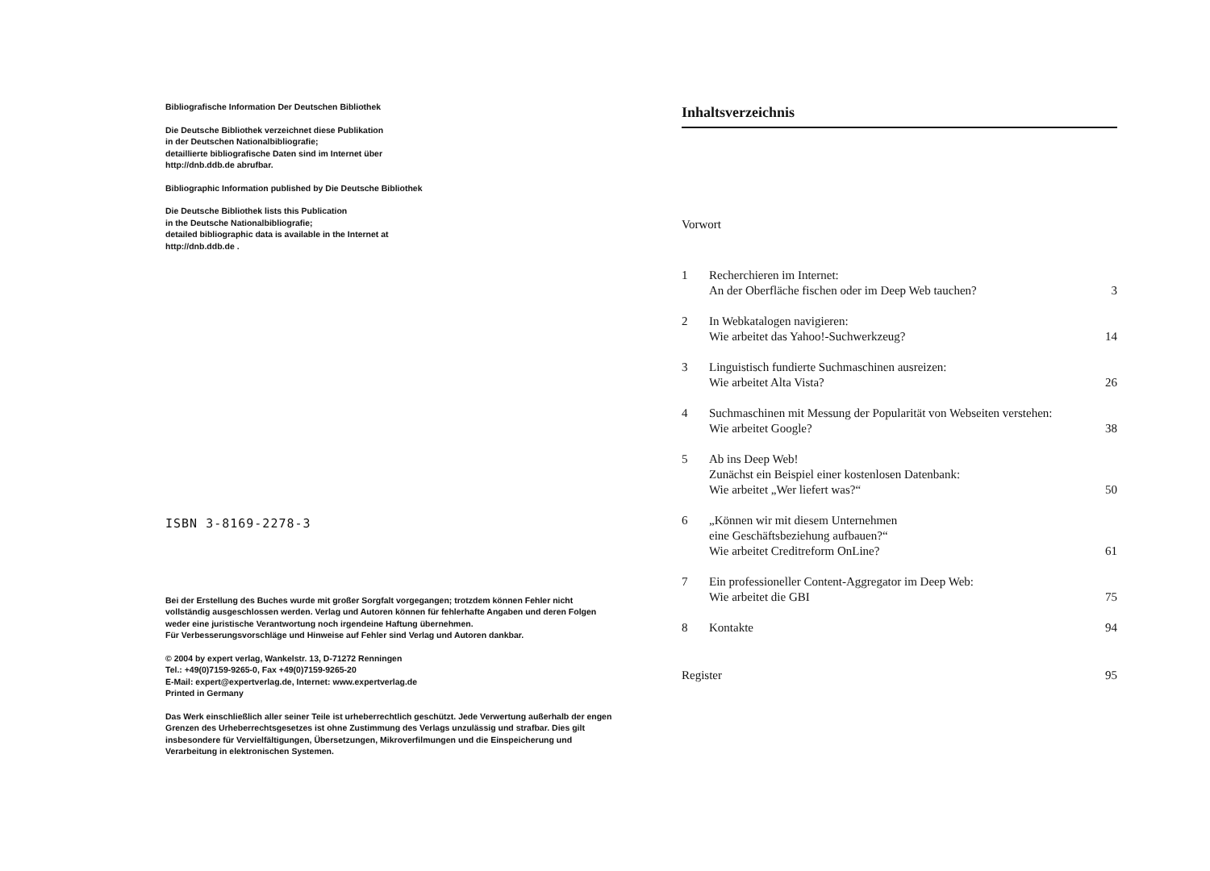Bibliografische Information Der Deutschen Bibliothek
Die Deutsche Bibliothek verzeichnet diese Publikation
in der Deutschen Nationalbibliografie;
detaillierte bibliografische Daten sind im Internet über
http://dnb.ddb.de abrufbar.
Bibliographic Information published by Die Deutsche Bibliothek
Die Deutsche Bibliothek lists this Publication
in the Deutsche Nationalbibliografie;
detailed bibliographic data is available in the Internet at
http://dnb.ddb.de .
ISBN 3-8169-2278-3
Bei der Erstellung des Buches wurde mit großer Sorgfalt vorgegangen; trotzdem können Fehler nicht vollständig ausgeschlossen werden. Verlag und Autoren können für fehlerhafte Angaben und deren Folgen weder eine juristische Verantwortung noch irgendeine Haftung übernehmen.
Für Verbesserungsvorschläge und Hinweise auf Fehler sind Verlag und Autoren dankbar.
© 2004 by expert verlag, Wankelstr. 13, D-71272 Renningen
Tel.: +49(0)7159-9265-0, Fax +49(0)7159-9265-20
E-Mail: expert@expertverlag.de, Internet: www.expertverlag.de
Printed in Germany
Das Werk einschließlich aller seiner Teile ist urheberrechtlich geschützt. Jede Verwertung außerhalb der engen Grenzen des Urheberrechtsgesetzes ist ohne Zustimmung des Verlags unzulässig und strafbar. Dies gilt insbesondere für Vervielfältigungen, Übersetzungen, Mikroverfilmungen und die Einspeicherung und Verarbeitung in elektronischen Systemen.
Inhaltsverzeichnis
Vorwort
1 Recherchieren im Internet:
An der Oberfläche fischen oder im Deep Web tauchen? 3
2 In Webkatalogen navigieren:
Wie arbeitet das Yahoo!-Suchwerkzeug? 14
3 Linguistisch fundierte Suchmaschinen ausreizen:
Wie arbeitet Alta Vista? 26
4 Suchmaschinen mit Messung der Popularität von Webseiten verstehen:
Wie arbeitet Google? 38
5 Ab ins Deep Web!
Zunächst ein Beispiel einer kostenlosen Datenbank:
Wie arbeitet „Wer liefert was?“50
6 „Können wir mit diesem Unternehmen
eine Geschäftsbeziehung aufbauen?“
Wie arbeitet Creditreform OnLine? 61
7 Ein professioneller Content-Aggregator im Deep Web:
Wie arbeitet die GBI 75
8 Kontakte 94
Register 95